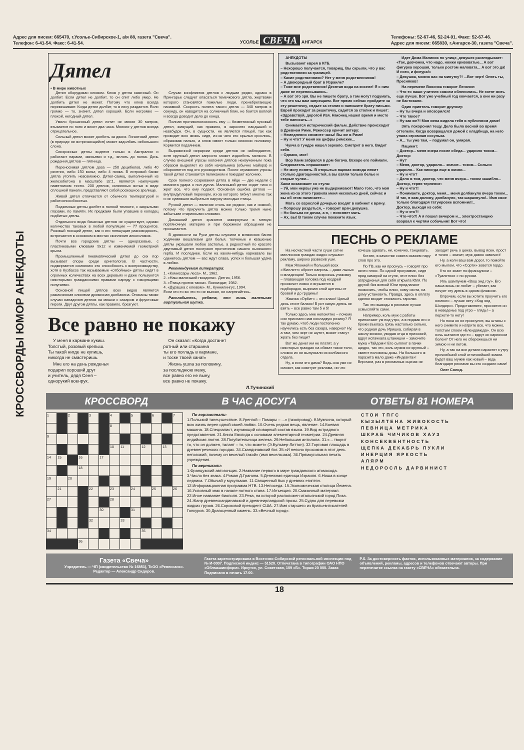Адрес для писем: 665470, г.Усолье-Сибирское-1, а/я 88, газета "Свеча".
Телефон: 6-41-54. Факс: 6-41-54.
УСОЛЬЕ СВЕЧА АНГАРСК
Телефоны: 52-67-46, 52-24-91. Факс: 52-67-46.
Адрес для писем: 665830, г.Ангарск-30, газета "Свеча".
КРОССВОРДЫ ЮМОР АНЕКДОТЫ
Дятел
• В мире животных
Дятел оборудован клювом. Клюв у дятла казенный. Он долбит. Если дятел не долбит, то он спит либо умер. Не долбить дятел не может. Потому что клюв всегда перевешивает. Когда дятел долбит, то в лесу раздается. Если громко — то, значит, дятел хороший. Если негромко — плохой, негодный дятел.
Умело брошенный дятел летит не менее 30 метров, втыкается по пояс и висит два часа. Мнение у дятлов всегда отрицательное.
Сильный дятел может долбить за двоих. Гигантский дятел (в природе не встречающийся) может задолбать небольшого слона.
Синхронные дятлы водятся только в Австралии и работают парами, звеньями и т.д., вплоть до полка. День рождения дятлов — пятница.
Переносимая дятлом доза — 250 децибелов, либо 40 рентген, либо 150 вольт, либо 4 пинка. В литровой банке дятла утопить невозможно. Дятел-самец, выполненный из железобетона в масштабе 32:1, является наилучшим памятником тестю. 200 дятлов, склеенных встык в виде сплошной панели, представляют собой роскошное зрелище.
Живой дятел отличается от обычного температурой и работоспособностью.
Подземные дятлы долбят в полной темноте, с закрытыми глазами, по памяти. Их предками были упавшие в колодец подбитые дятлы.
Отдельного вида бешеных дятлов не существует, однако количество таковых в любой популяции — 77 процентов. Розовый поющий дятел, как и его пляшущая разновидность, встречается в основном в местах скопления алкоголиков.
Почти все городские дятлы — одноразовые, с пластиковыми клювами 9х12 и изменяемой геометрией крыла.
Промышленный пневматический дятел до сих пор вызывает споры среди орнитологов. В частности, подвергается сомнению его способность к воспроизводству, хотя в Кузбассе так называемые «отбойные» дятлы сидят в огромных количествах на всех деревьях и даже пользуются некоторыми гражданскими правами наряду с говорящими попугаями.
Основной пищей дятлов всех видов является размоченная слюнями древесная долбанина. Описаны также случаи нападения дятлов на мешки с сахаром и фруктовые пироги. Друг другом дятлы, как правило, брезгуют.
Случаи конфликтов дятлов с людьми редки, однако в Прингарье следует опасаться темечкового дятла, жертвами которого становятся пожилые люди, пренебрегающие панамкой. Скорость полета такого дятла — 340 метров в секунду, он наводится на солнечный блик, не боится воплей и всегда доводит дело до конца.
Полная противоположность ему — безмятежный пуховый дятел, живущий, как правило, в зарослях ландышей и незабудок. Он, в сущности, не является птицей, так как проводит всю жизнь сидя, из-за чего его крылья срослись, образовав пальто, а клюв имеет только нижнюю половину. Кормится подаянием.
Выраженной иерархии среди дятлов не наблюдается, хотя крупный дятел запросто может издолбить мелкого. В случае внешней угрозы колония дятлов неизученным пока образом выделяет из себя начальника (обычно майора) и обороняется под его руководством. После отражения угрозы такой дятел становится пеликаном и покидает колонию.
Срок полного созревания дятла в яйце — две недели с момента удара о пол дупла. Маленький дятел сидит тихо и жрет все, что ему подают. Основная ошибка дятлов — внутридупловый перекорм, из-за которого гибнут многие так и не сумевшие выбраться наружу молодые птицы.
Ручной дятел — явление столь же редкое, как и ножной, потому что приручить дятла можно только тремя ныне забытыми старинными словами.
Домашний дятел хранится завернутым в мягкую портяночную материю и при бережном обращении не просыпается.
В древности на Руси дятлы служили в княжеских банях ходячими вешалками для белья, толченые и квашеные дятлы украшали любое застолье, а редкостный по красоте двуглавый дятел послужил прототипом нашего нынешнего герба. И последнее. Если на каком-нибудь карнавале вы оденетесь дятлом — вас ждут слава, успех и большая удача в любви.
Рекомендуемая литература:
1. «Комиссары леса». М., 1962.
2. «Наш маленький гвоздила». Детгиз, 1956.
3. «Птица против танка». Воениздат, 1982.
4. «Дурашка с клювом». М., Куннилингус, 1994.
Если кто-то во что-то не въехал, не напрягайтесь.
Расслабьтесь, ребята, это лишь маленькая виртуальная шутка.
Все равно не покажу
У меня в кармане кукиш.
Толстый, розовый крепыш.
Ты такой нигде не купишь,
никогда не смастеришь.
Мне его на день рожденья
подарил хороший друг
и учитель, дядя Сеня –
однорукий военрук.
Он сказал: «Когда достанет
ротный или старшина
ты его погладь в кармане,
и тоске твоей хана!»
Жизнь ушла за половину,
за последнюю межу,
все равно его не выну,
все равно не покажу.
Л.Тучинский
АНЕКДОТЫ
Вызывают еврея в КГБ.
– Нехорошо получается, товарищ. Вы скрыли, что у вас родственники за границей.
– Какие родственники? Нет у меня родственников!
– А двоюродный брат в Израиле?
– Тоже мне родственник! Десятая вода на киселе! Я с ним даже не переписываюсь.
– А вот это зря. Вы не пишете брату, а там могут подумать, что это мы вам запрещаем. Вот прямо сейчас пройдите за эту решеточку, сядьте за столик и напишите брату письмо.
Еврей проходит за решеточку, садится за столик и пишет: «Здравствуй, дорогой Изя. Наконец нашел время и место тебе написать...»
Снимается исторический фильм. Действие происходит в Древнем Риме. Режиссер кричит актеру:
– Немедленно снимите часы! Вы же в Риме!
– Ну и что? У меня же цифры римские...
Чукча в тундре нашел зеркало. Смотрит в него. Видит себя.
– Однако, мое!
Вор Хаим забрался в дом богача. Вскоре его поймали. Следователь спрашивает:
– Не могу понять. В открытых ящиках комода лежит столько драгоценностей, а вы взяли только белье и старые чулки...
Хаим вскакивает со стула:
– Уй, мои нервы уже не выдерживают! Мало того, что моя жена из-за этого травила меня несколько дней, сейчас и вы об этом начинаете...
Мать со взрослой дочерью входят в кабинет к врачу.
– Попрошу раздеться, – говорит врач девушке.
– Но больна не дочка, а я, – поясняет мать.
– Ах, вы! В таком случае покажите язык.
Идет Дима Маликов по улице, девушек разглядывает: «Так, девчонка, что надо, ножки кривоватые... А вот фигурка хорошая, только ростом маловата... А вот это да! И ноги, и фигура!»
– Девушка, можно вас на минутку?! ...Вот черт! Опять ты, Пресняков!
На перемене Вовочка говорит Леночке:
– Что-то наши учителя совсем обленились. Не хотят жить еще лучше. Вот уже учебный год кончается, а они ни разу не бастовали.
Один приятель говорит другому:
– Ну ты вчера и опозорился!
– Что такое?
– Ну как же?! Моя жена видела тебя в публичном доме!
Зять похоронил тещу. Дело было весной во время оттепели. Когда возвращался домой с кладбища, на него упала огромная сосулька.
– А... ты уже там, – подумал он, умирая.
Пациент:
– Доктор... меня вчера после обеда... ударило током...
Доктор:
– Ну?
– Меня, доктор, ударило... значит... током... Сильно ударило... Как никогда еще в жизни...
– Ну и что?
– Дело в том, доктор, что меня вчера... током зашибло...
Доктор, теряя терпение:
– Ну и что?!
– Понимаете, доктор, меня... меня долбануло вчера током... И так, я вам доложу, долбануло, так шарахнуло!.. Имя свое только благодаря татуировке вспомнил!..
Доктор, выходя из себя:
– Ну и что?!
– Что-что?! А я пошел вечером и... электростанцию взорвал к чертям собачьим! Вот что!
ПЕСНЬ О РЕКЛАМЕ
На несчастной части суши сотни миллионов граждан жадно слушают рекламу, широко развесив уши.
Меж Японией и Польшей всех «Жиллетт» обреет напрочь – даже лысых и младенцев! Только вскроешь упаковку – плавающая головка под ноздрей проскочит ловко и вгрызется в подбородок, вырезая слой щетины от бровей и до грудины!
Жвачка «Орбит» – это класс! Целый день стоит баланс! В рот какую дрянь не взять – все равно там 5 и 5!
Только здесь мне непонятно – почему они прислали нам несладкую резину? Я так думаю, чтоб люди постепенно научились есть без сахара, наверно? Ну, а там, чем черт не шутит, может станут жрать без пищи?
Вот же денег им не платят, а у некоторых граждан на обхват такое тело, словно их не выпускали из колбасного отдела.
Ну, а если это дама? Ведь она уже не сможет, как советует реклама, ни что хочешь одевать, ни, конечно, танцевать.
Кстати, в качестве совета скажем пару слов про это.
По ТВ, как ни проснусь – говорят про нечто плюс. По одной программе, сидя пред камерой на стуле, этот плюс без затрудненья для себя открыла Юля. По другой без всякой Юли предлагают позвонить, чтобы плюс, кому охота, на дому установить. Правда, здесь в оплату сделки входит стоимость тарелки.
Так что выводы в рекламе лучше осмысляйте сами.
Например, коль муж с работы приползает уж под утро, а в пиджак его и брюки въелась грязь настолько сильно, что родная дочь Иришка, собирая в школу книжки, увидав отца в прихожей, вдруг испачкала штанишки – замочите мужа «Тайдом»! Его сыплют в пачки щедро, так что, коль мужик не крупный – хватит половины дозы. На большого ж паразита мало даже «Индезита»! Впрочем, раз в рекламных сценах не заходит речь о ценах, вывод ясен, прост и точен – значит, муж давно замочен!
Ну, а коли ваш вам дорог, то помойте его мылом, что «Сорти» зовется гордо.
Кто не знает по-французски – «Туалетное « по-русски.
Иль шампунем «Вош энд гоу». Его наша вошь не любит – убегает, как почует эту дрянь в одном флаконе.
Впрочем, если вы хотите проучить его немного – лучше нету «Хэд энд Шолдерс». Представляете, проснется он в неведенье под утро – глядь! – а перхоти-то нету!
Но пока он не проснулся, вы штаны с него снимите и натрите все, что можно, толстым слоем «Блендамеда». Он всю ночь шатался где-то – вдруг он кариесом болен? От него не сбережешься ни зимою и ни летом.
Ну, а так на все детали нарастет к утру прочнейший слой отличнейшей эмали. Будет ваш мужик как новый – ведь благодаря рекламе вы его создали сами!
Олег Солод.
КРОССВОРД В ЧАС ДОСУГА ОТВЕТЫ 81 НОМЕРА
| 1 | | 2 | | 3 | | 4 | | 5 | | 6 | | 7 |
| | | | | | | 8 | | | | | | |
| 9 | | | | | | | | | | | | |
| | | | | | | 10 | 11 | | 12 | | 13 | |
| 14 | 15 | | 16 | | 17 | | | | | | | |
| | | | 18 | | | | | | | | | |
| 19 | | 20 | | | | | | | | | | |
| | 21 | | | 22 | | 23 | | 24 | | 25 | | 26 |
| 27 | | | | | | 28 | | | | | | |
| | | | | | 30 | | | 31 | | | | |
| | | | | 32 | | | 33 | | | | | |
| 34 | | | | | | | | | 35 | | | |
| | | | 36 | | | | | | | | | |
По горизонтали:
1.Польский танец-шествие. 8.Уренгой – Помары – ...» (газопровод). 9.Мужчина, который всю жизнь верен одной своей любви. 10.Очень редкая вещь, явление. 14.Боевая машина. 18.Специалист, изучающий словарный состав языка. 19.Вид эстрадного представления. 21.Книга Евклида с основами элементарной геометрии. 24.Древняя индийская лютня. 28.Погубительница железа. 29.Небольшая антилопа. 31.«... творит то, что он должен, талант – то, что может» (Э.Бульвер-Литтон). 32.Торговая площадь в древнегреческих городах. 34.Скандинавский бог. 35.«И неясно прохожим в этот день непогожий, почему он веселый такой» (имя весельчака). 36.Прямоугольная печать учреждения.
По вертикали:
1.Французский автогонщик. 2.Название первого в мире гражданского атомохода. 3.Число без знака. 4.Роман Д.Гранина. 5.Денежная единица Израиля. 6.Ниша в конце ледника. 7.Обычай у мусульман. 11.Священный бык у древних египтян. 12.Информационная программа НТВ. 13.Непоседа. 15.Экономическая столица Йемена. 16.Условный знак в начале нотного стана. 17.Инъекция. 20.Смазочный материал. 22.Иное название биополя. 23.Река, на которой расположен итальянский город Пиза. 24.Жанр древнескандинавской и древнеирландской прозы. 25.Судно для перевозки жидких грузов. 26.Сороковой президент США. 27.Имя старшего из братьев-писателей Гонкуров. 30.Драгоценный камень. 33.«Вечный город».
СТОИ ТПГС
КЫЗЫЛТЕНА ЖИВОКОСТЬ
ПЕВНИЦА МЕТРИКА
ШКРАБ ЧИЧИКОВ ХАУЗ
КОНСЕКВЕНТНОСТЬ
ЩЕПКА ДЕКАБРЬ ПУКЛИ
ИНЕРЦИЯ ЯРКОСТЬ
АЛЯРМ
НЕДОРОСЛЬ ДАРВИНИСТ
Газета «Свеча»
Учредитель — ЧП (свидетельство № 16851), ТсОО «Ренессанс».
Редактор — Александр Сидоров.
Газета зарегистрирована в Восточно-Сибирской региональной инспекции под № И-0007. Подписной индекс — 51520. Отпечатана в типографии ОАО НПО «Облмашинформ». Иркутск, ул. Советская, 109 «Б». Тираж 20 000. Заказ Подписано в печать 17.00.
P.S. За достоверность фактов, использованных материалов, за содержание объявлений, рекламы, адресов и телефонов отвечают авторы. При перепечатке ссылка на газету «СВЕЧА» обязательна.
18